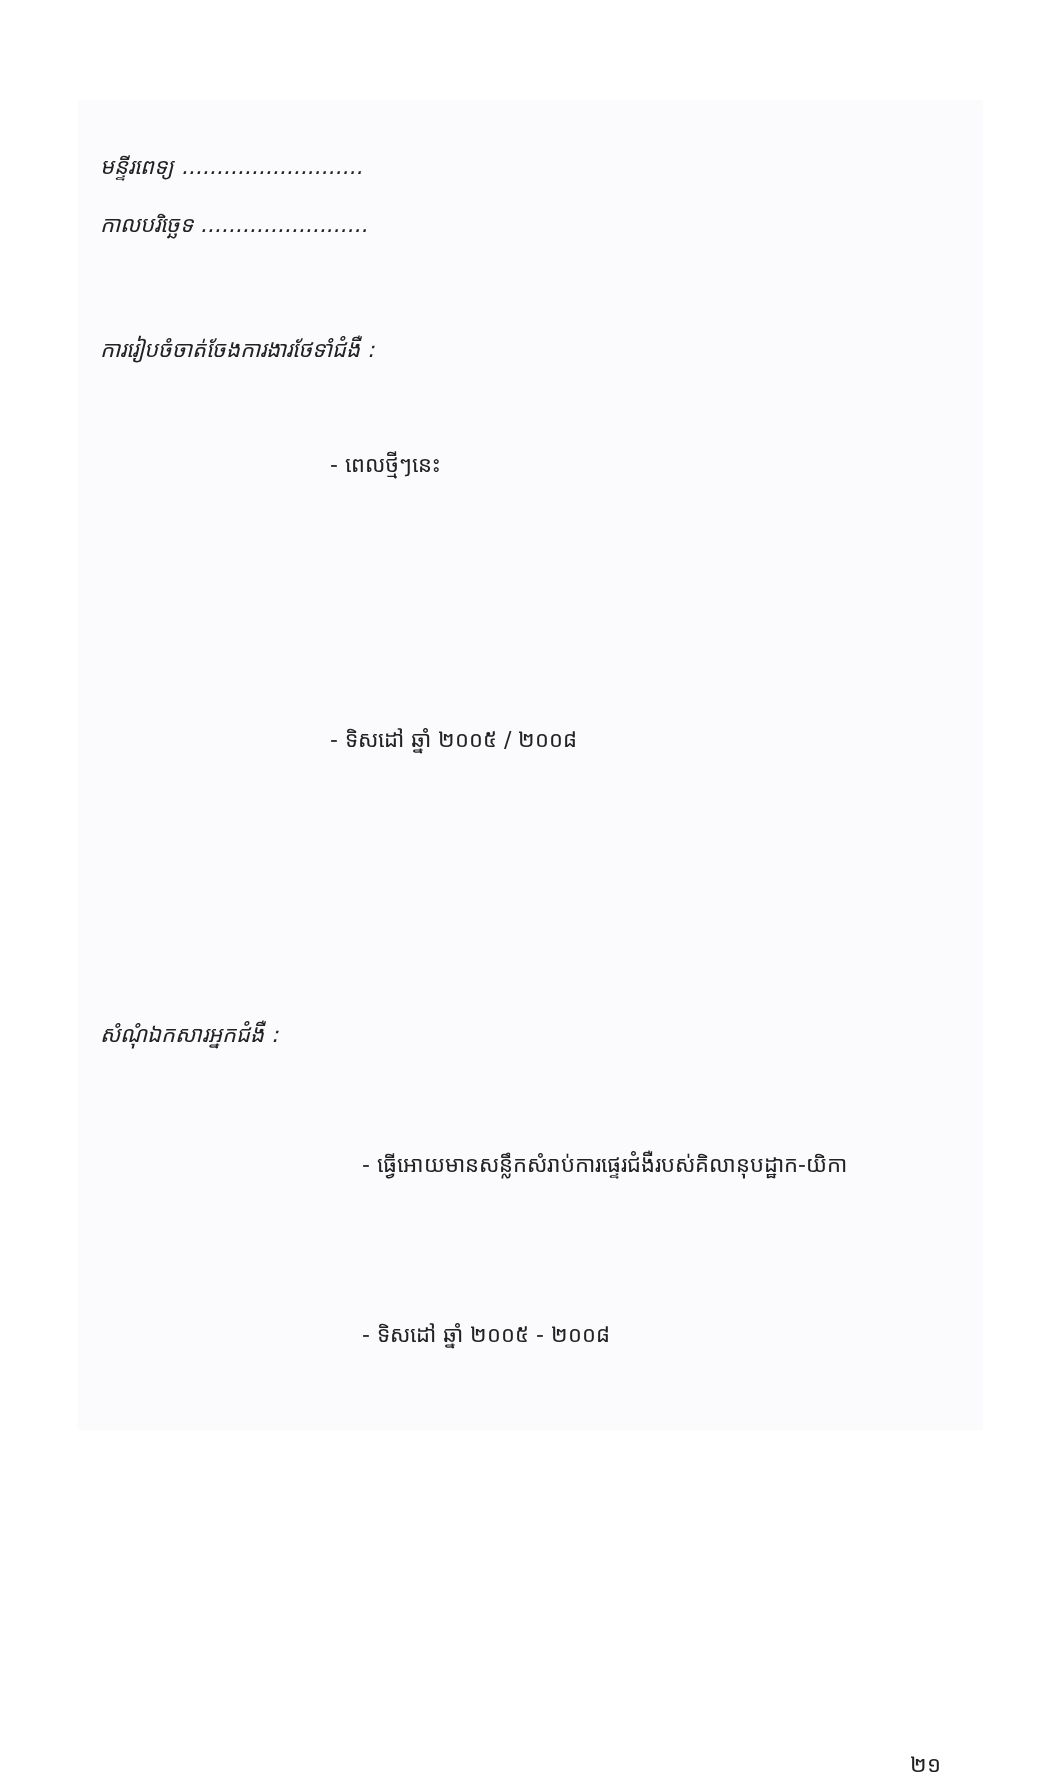មន្ទីរពេទ្យ ..........................
កាលបរិច្ឆេទ ........................
ការរៀបចំចាត់ចែងការងារថែទាំជំងឺ :
- ពេលថ្មីៗនេះ
- ទិសដៅ ឆ្នាំ ២០០៥ / ២០០៨
សំណុំឯកសារអ្នកជំងឺ :
- ធ្វើអោយមានសន្លឹកសំរាប់ការផ្ទេរជំងឺរបស់គិលានុបដ្ឋាក-យិកា
- ទិសដៅ ឆ្នាំ ២០០៥ - ២០០៨
២១